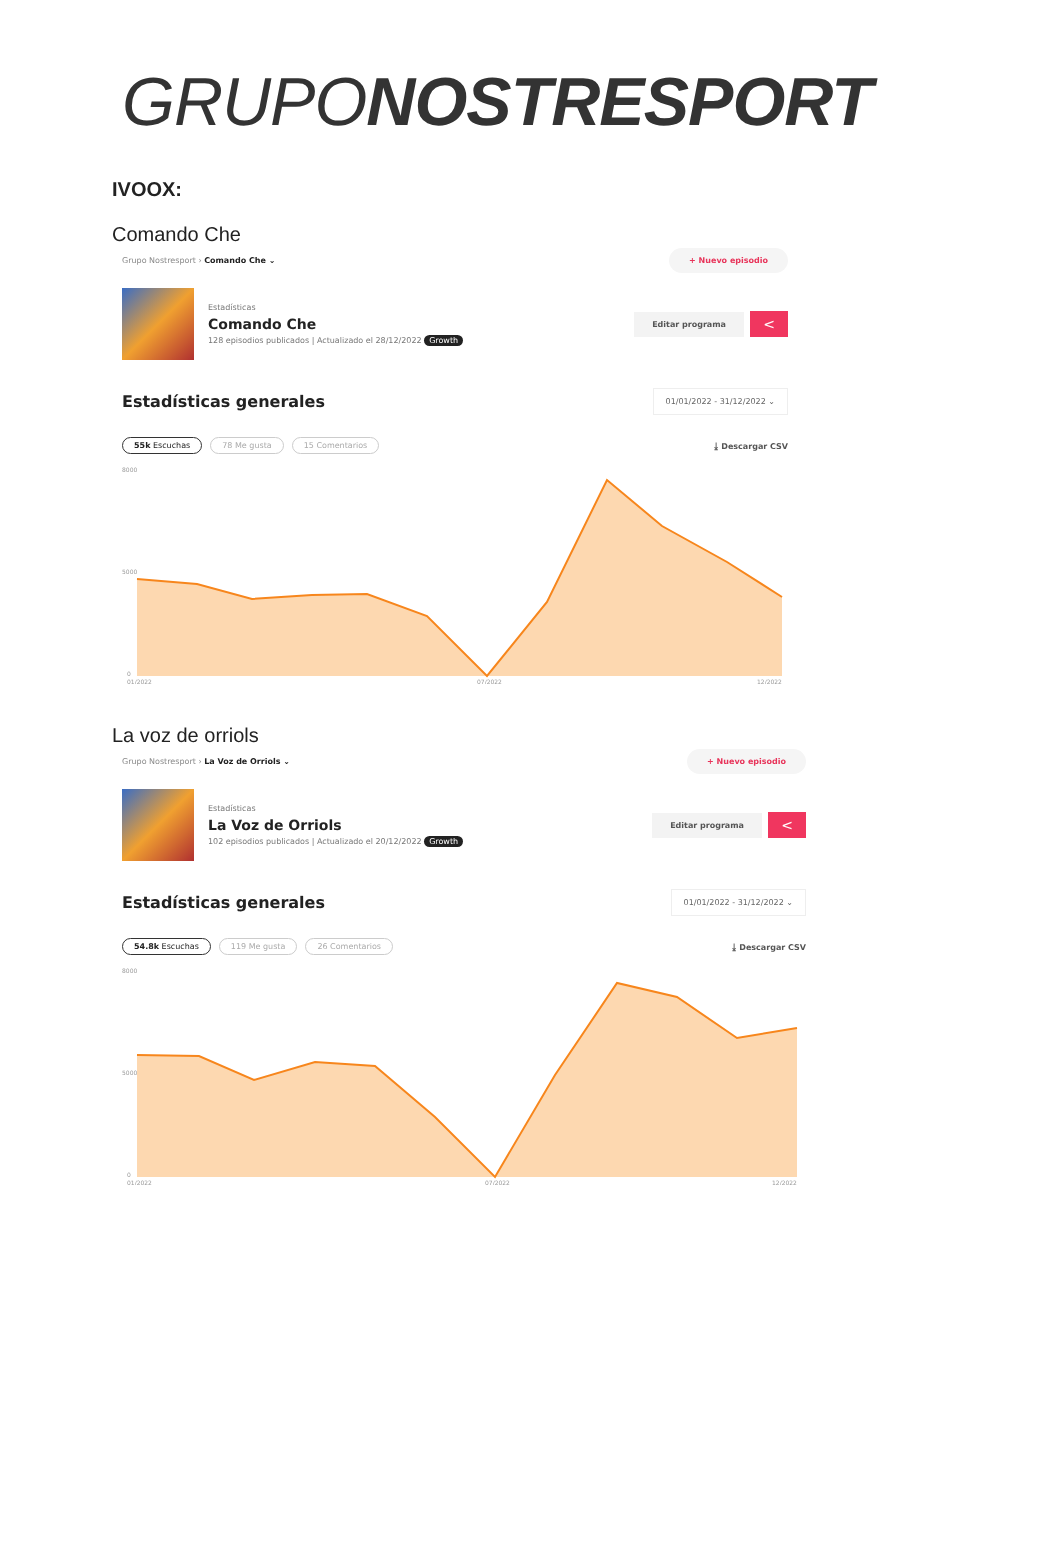GRUPONOSTRESPORT
IVOOX:
Comando Che
Grupo Nostresport › Comando Che ⌄
+ Nuevo episodio
Estadísticas
Comando Che
128 episodios publicados | Actualizado el 28/12/2022 Growth
Editar programa
<
Estadísticas generales
01/01/2022 - 31/12/2022 ⌄
55k Escuchas 78 Me gusta 15 Comentarios ⤓ Descargar CSV
8000
5000
0
01/2022
07/2022
12/2022
La voz de orriols
Grupo Nostresport › La Voz de Orriols ⌄
+ Nuevo episodio
Estadísticas
La Voz de Orriols
102 episodios publicados | Actualizado el 20/12/2022 Growth
Editar programa
<
Estadísticas generales
01/01/2022 - 31/12/2022 ⌄
54.8k Escuchas 119 Me gusta 26 Comentarios ⤓ Descargar CSV
8000
5000
0
01/2022
07/2022
12/2022